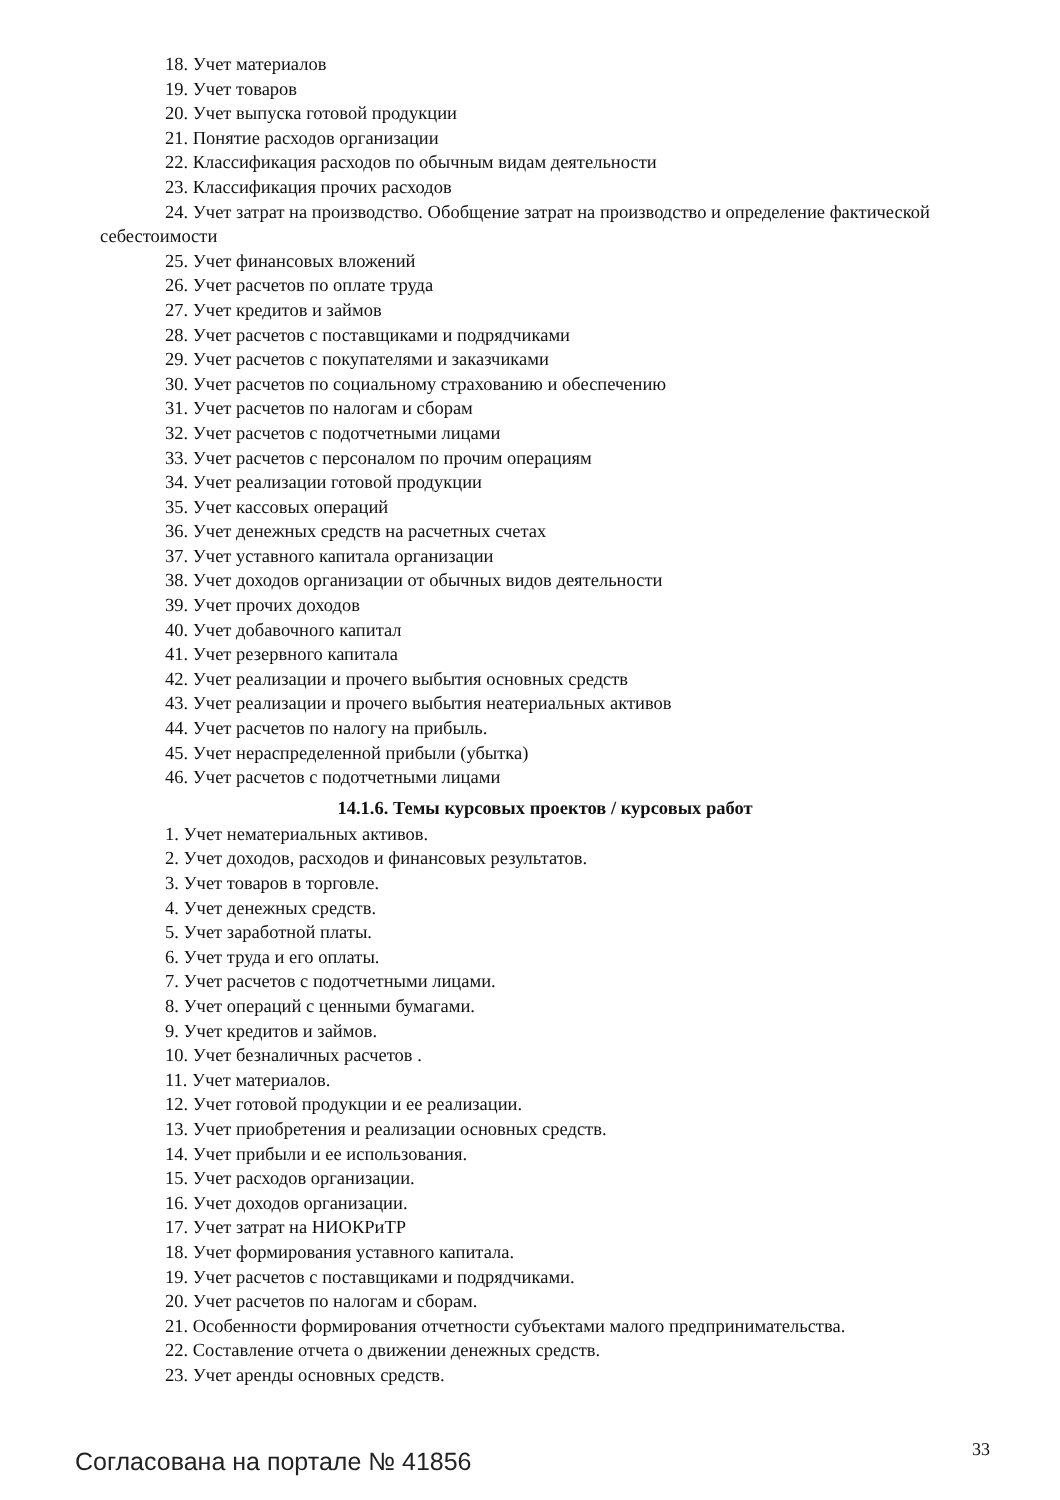18. Учет материалов
19. Учет товаров
20. Учет выпуска готовой продукции
21. Понятие расходов организации
22. Классификация расходов по обычным видам деятельности
23. Классификация прочих расходов
24. Учет затрат на производство. Обобщение затрат на производство и определение фактической себестоимости
25. Учет финансовых вложений
26. Учет расчетов по оплате труда
27. Учет кредитов и займов
28. Учет расчетов с поставщиками и подрядчиками
29. Учет расчетов с покупателями и заказчиками
30. Учет расчетов по социальному страхованию и обеспечению
31. Учет расчетов по налогам и сборам
32. Учет расчетов с подотчетными лицами
33. Учет расчетов с персоналом по прочим операциям
34. Учет реализации готовой продукции
35. Учет кассовых операций
36. Учет денежных средств на расчетных счетах
37. Учет уставного капитала организации
38. Учет доходов организации от обычных видов деятельности
39. Учет прочих доходов
40. Учет добавочного капитал
41. Учет резервного капитала
42. Учет реализации и прочего выбытия основных средств
43. Учет реализации и прочего выбытия неатериальных активов
44. Учет расчетов по налогу на прибыль.
45. Учет нераспределенной прибыли (убытка)
46. Учет расчетов с подотчетными лицами
14.1.6. Темы курсовых проектов / курсовых работ
1. Учет нематериальных активов.
2. Учет доходов, расходов и финансовых результатов.
3. Учет товаров в торговле.
4. Учет денежных средств.
5. Учет заработной платы.
6. Учет труда и его оплаты.
7. Учет расчетов с подотчетными лицами.
8. Учет операций с ценными бумагами.
9. Учет кредитов и займов.
10. Учет безналичных расчетов .
11. Учет материалов.
12. Учет готовой продукции и ее реализации.
13. Учет приобретения и реализации основных средств.
14. Учет прибыли и ее использования.
15. Учет расходов организации.
16. Учет доходов организации.
17. Учет затрат на НИОКРиТР
18. Учет формирования уставного капитала.
19. Учет расчетов с поставщиками и подрядчиками.
20. Учет расчетов по налогам и сборам.
21. Особенности формирования отчетности субъектами малого предпринимательства.
22. Составление отчета о движении денежных средств.
23. Учет аренды основных средств.
Согласована на портале № 41856 33